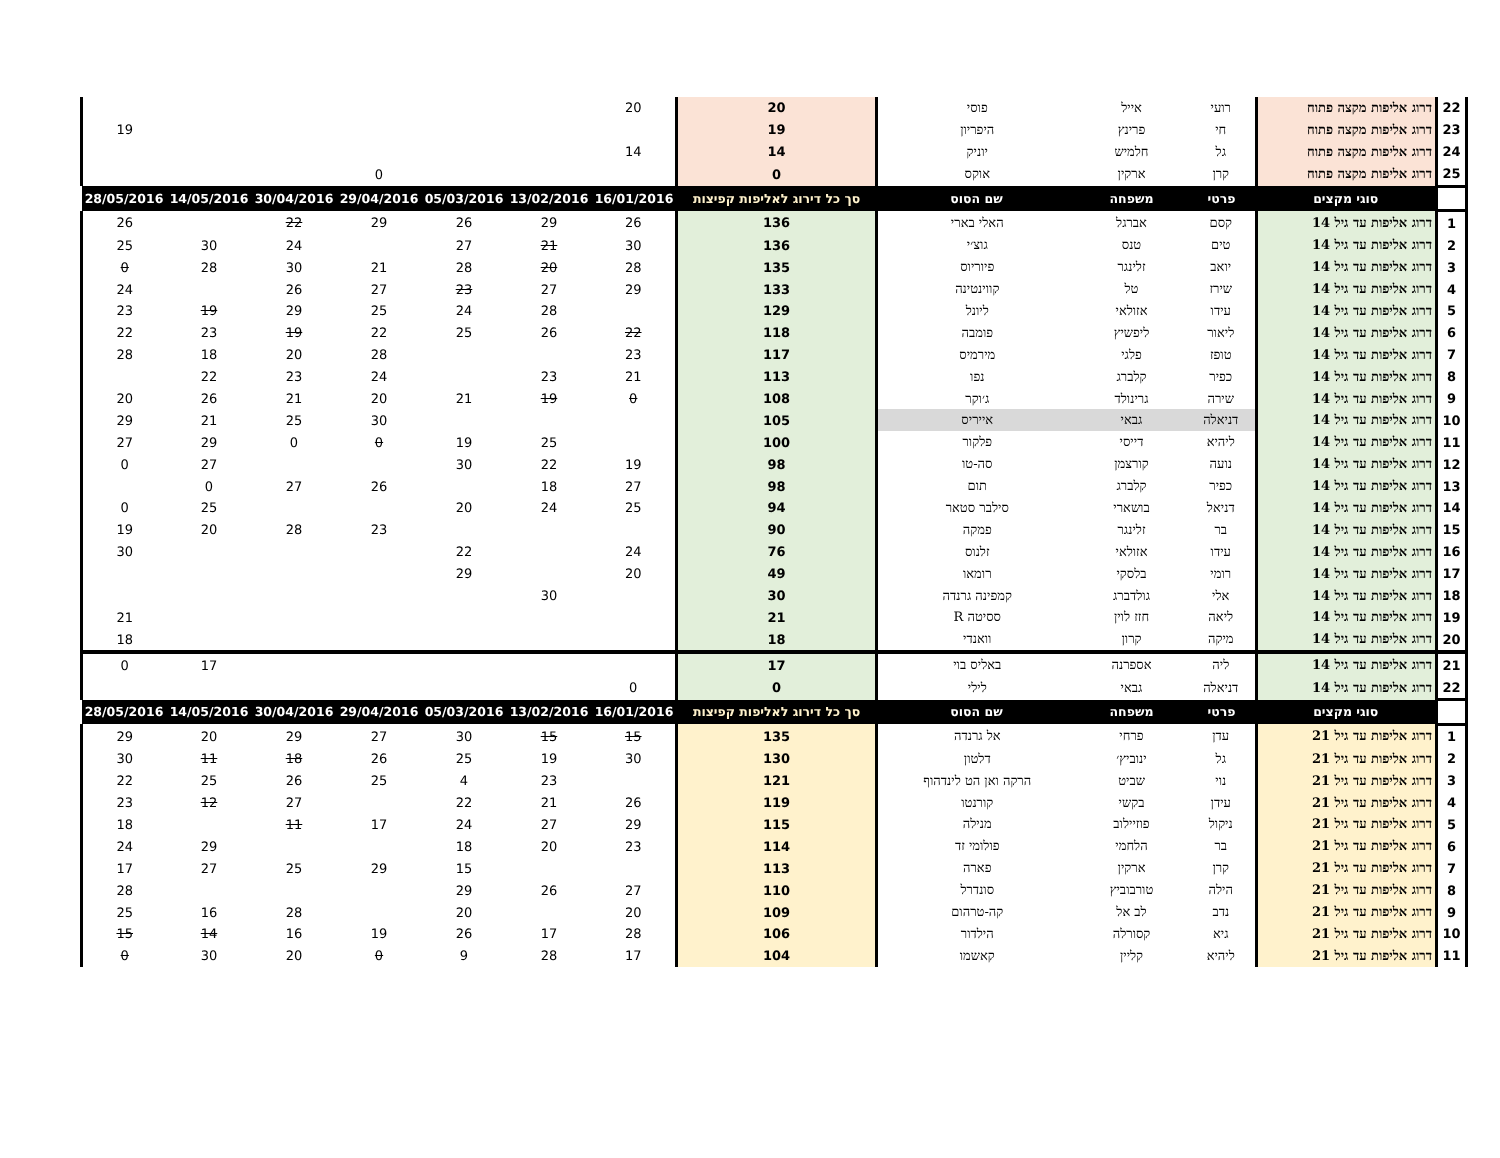| 22 | דרוג אליפות מקצה פתוח | רועי | אייל | פוסי | 20 | 20 | | | | | | |
| 23 | דרוג אליפות מקצה פתוח | חי | פרינץ | היפריון | 19 | | | | | | | 19 |
| 24 | דרוג אליפות מקצה פתוח | גל | חלמיש | יוניק | 14 | 14 | | | | | | |
| 25 | דרוג אליפות מקצה פתוח | קרן | ארקין | אוקס | 0 | | | | 0 | | | |
| | סוגי מקצים | פרטי | משפחה | שם הסוס | סך כל דירוג לאליפות קפיצות | 16/01/2016 | 13/02/2016 | 05/03/2016 | 29/04/2016 | 30/04/2016 | 14/05/2016 | 28/05/2016 |
| 1 | דרוג אליפות עד גיל 14 | קסם | אברגל | האלי בארי | 136 | 26 | 29 | 26 | 29 | 22 | | 26 |
| 2 | דרוג אליפות עד גיל 14 | טים | טנס | גוצ׳י | 136 | 30 | 21 | 27 | | 24 | 30 | 25 |
| 3 | דרוג אליפות עד גיל 14 | יואב | זלינגר | פיוריוס | 135 | 28 | 20 | 28 | 21 | 30 | 28 | 0 |
| 4 | דרוג אליפות עד גיל 14 | שירז | טל | קווינטינה | 133 | 29 | 27 | 23 | 27 | 26 | | 24 |
| 5 | דרוג אליפות עד גיל 14 | עידו | אזולאי | ליונל | 129 | | 28 | 24 | 25 | 29 | 19 | 23 |
| 6 | דרוג אליפות עד גיל 14 | ליאור | ליפשיץ | פומבה | 118 | 22 | 26 | 25 | 22 | 19 | 23 | 22 |
| 7 | דרוג אליפות עד גיל 14 | טופז | פלגי | מירמיס | 117 | 23 | | | 28 | 20 | 18 | 28 |
| 8 | דרוג אליפות עד גיל 14 | כפיר | קלברג | נפו | 113 | 21 | 23 | | 24 | 23 | 22 | |
| 9 | דרוג אליפות עד גיל 14 | שירה | גרינולד | ג׳וקר | 108 | 0 | 19 | 21 | 20 | 21 | 26 | 20 |
| 10 | דרוג אליפות עד גיל 14 | דניאלה | גבאי | אייריס | 105 | | | | 30 | 25 | 21 | 29 |
| 11 | דרוג אליפות עד גיל 14 | ליהיא | דייסי | פלקור | 100 | | 25 | 19 | 0 | 0 | 29 | 27 |
| 12 | דרוג אליפות עד גיל 14 | נועה | קורצמן | סה-טו | 98 | 19 | 22 | 30 | | | 27 | 0 |
| 13 | דרוג אליפות עד גיל 14 | כפיר | קלברג | תום | 98 | 27 | 18 | | 26 | 27 | 0 | |
| 14 | דרוג אליפות עד גיל 14 | דניאל | בושארי | סילבר סטאר | 94 | 25 | 24 | 20 | | | 25 | 0 |
| 15 | דרוג אליפות עד גיל 14 | בר | זלינגר | פמקה | 90 | | | | 23 | 28 | 20 | 19 |
| 16 | דרוג אליפות עד גיל 14 | עידו | אזולאי | זלנוס | 76 | 24 | | 22 | | | | 30 |
| 17 | דרוג אליפות עד גיל 14 | רומי | בלסקי | רומאו | 49 | 20 | | 29 | | | | |
| 18 | דרוג אליפות עד גיל 14 | אלי | גולדברג | קמפינה גרנדה | 30 | | 30 | | | | | |
| 19 | דרוג אליפות עד גיל 14 | ליאה | חזז לוין | ססיטה R | 21 | | | | | | | 21 |
| 20 | דרוג אליפות עד גיל 14 | מיקה | קרון | וואנדי | 18 | | | | | | | 18 |
| 21 | דרוג אליפות עד גיל 14 | ליה | אספרנה | באליס בוי | 17 | | | | | | 17 | 0 |
| 22 | דרוג אליפות עד גיל 14 | דניאלה | גבאי | לילי | 0 | 0 | | | | | | |
| | סוגי מקצים | פרטי | משפחה | שם הסוס | סך כל דירוג לאליפות קפיצות | 16/01/2016 | 13/02/2016 | 05/03/2016 | 29/04/2016 | 30/04/2016 | 14/05/2016 | 28/05/2016 |
| 1 | דרוג אליפות עד גיל 21 | עדן | פרחי | אל גרנדה | 135 | 15 | 15 | 30 | 27 | 29 | 20 | 29 |
| 2 | דרוג אליפות עד גיל 21 | גל | ינוביץ׳ | דלטון | 130 | 30 | 19 | 25 | 26 | 18 | 11 | 30 |
| 3 | דרוג אליפות עד גיל 21 | נוי | שביט | הרקה ואן הט לינדהוף | 121 | | 23 | 4 | 25 | 26 | 25 | 22 |
| 4 | דרוג אליפות עד גיל 21 | עידן | בקשי | קורנטו | 119 | 26 | 21 | 22 | | 27 | 12 | 23 |
| 5 | דרוג אליפות עד גיל 21 | ניקול | פוזיילוב | מנילה | 115 | 29 | 27 | 24 | 17 | 11 | | 18 |
| 6 | דרוג אליפות עד גיל 21 | בר | הלחמי | פולומי זד | 114 | 23 | 20 | 18 | | | 29 | 24 |
| 7 | דרוג אליפות עד גיל 21 | קרן | ארקין | פארה | 113 | | | 15 | 29 | 25 | 27 | 17 |
| 8 | דרוג אליפות עד גיל 21 | הילה | טורבוביץ | סונדרל | 110 | 27 | 26 | 29 | | | | 28 |
| 9 | דרוג אליפות עד גיל 21 | נדב | לב אל | קה-טרהום | 109 | 20 | | 20 | | 28 | 16 | 25 |
| 10 | דרוג אליפות עד גיל 21 | גיא | קסורלה | הילדור | 106 | 28 | 17 | 26 | 19 | 16 | 14 | 15 |
| 11 | דרוג אליפות עד גיל 21 | ליהיא | קליין | קאשמו | 104 | 17 | 28 | 9 | 0 | 20 | 30 | 0 |